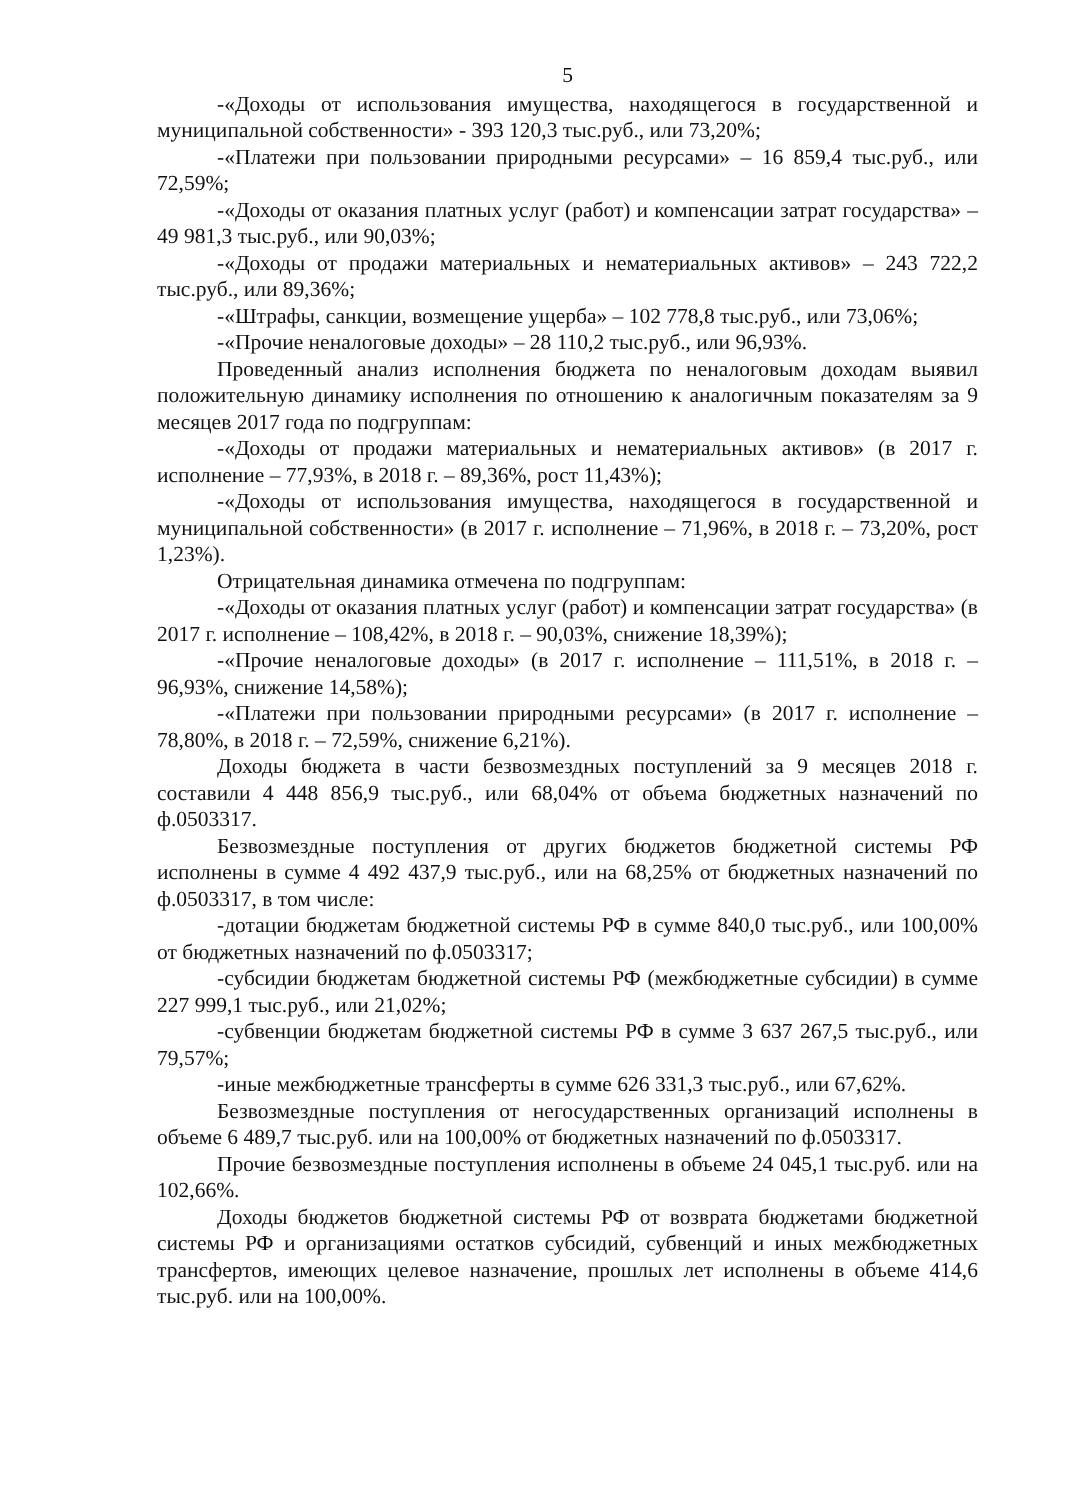5
-«Доходы от использования имущества, находящегося в государственной и муниципальной собственности» - 393 120,3 тыс.руб., или 73,20%;
-«Платежи при пользовании природными ресурсами» – 16 859,4 тыс.руб., или 72,59%;
-«Доходы от оказания платных услуг (работ) и компенсации затрат государства» – 49 981,3 тыс.руб., или 90,03%;
-«Доходы от продажи материальных и нематериальных активов» – 243 722,2 тыс.руб., или 89,36%;
-«Штрафы, санкции, возмещение ущерба» – 102 778,8 тыс.руб., или 73,06%;
-«Прочие неналоговые доходы» – 28 110,2 тыс.руб., или 96,93%.
Проведенный анализ исполнения бюджета по неналоговым доходам выявил положительную динамику исполнения по отношению к аналогичным показателям за 9 месяцев 2017 года по подгруппам:
-«Доходы от продажи материальных и нематериальных активов» (в 2017 г. исполнение – 77,93%, в 2018 г. – 89,36%, рост 11,43%);
-«Доходы от использования имущества, находящегося в государственной и муниципальной собственности» (в 2017 г. исполнение – 71,96%, в 2018 г. – 73,20%, рост 1,23%).
Отрицательная динамика отмечена по подгруппам:
-«Доходы от оказания платных услуг (работ) и компенсации затрат государства» (в 2017 г. исполнение – 108,42%, в 2018 г. – 90,03%, снижение 18,39%);
-«Прочие неналоговые доходы» (в 2017 г. исполнение – 111,51%, в 2018 г. – 96,93%, снижение 14,58%);
-«Платежи при пользовании природными ресурсами» (в 2017 г. исполнение – 78,80%, в 2018 г. – 72,59%, снижение 6,21%).
Доходы бюджета в части безвозмездных поступлений за 9 месяцев 2018 г. составили 4 448 856,9 тыс.руб., или 68,04% от объема бюджетных назначений по ф.0503317.
Безвозмездные поступления от других бюджетов бюджетной системы РФ исполнены в сумме 4 492 437,9 тыс.руб., или на 68,25% от бюджетных назначений по ф.0503317, в том числе:
-дотации бюджетам бюджетной системы РФ в сумме 840,0 тыс.руб., или 100,00% от бюджетных назначений по ф.0503317;
-субсидии бюджетам бюджетной системы РФ (межбюджетные субсидии) в сумме 227 999,1 тыс.руб., или 21,02%;
-субвенции бюджетам бюджетной системы РФ в сумме 3 637 267,5 тыс.руб., или 79,57%;
-иные межбюджетные трансферты в сумме 626 331,3 тыс.руб., или 67,62%.
Безвозмездные поступления от негосударственных организаций исполнены в объеме 6 489,7 тыс.руб. или на 100,00% от бюджетных назначений по ф.0503317.
Прочие безвозмездные поступления исполнены в объеме 24 045,1 тыс.руб. или на 102,66%.
Доходы бюджетов бюджетной системы РФ от возврата бюджетами бюджетной системы РФ и организациями остатков субсидий, субвенций и иных межбюджетных трансфертов, имеющих целевое назначение, прошлых лет исполнены в объеме 414,6 тыс.руб. или на 100,00%.